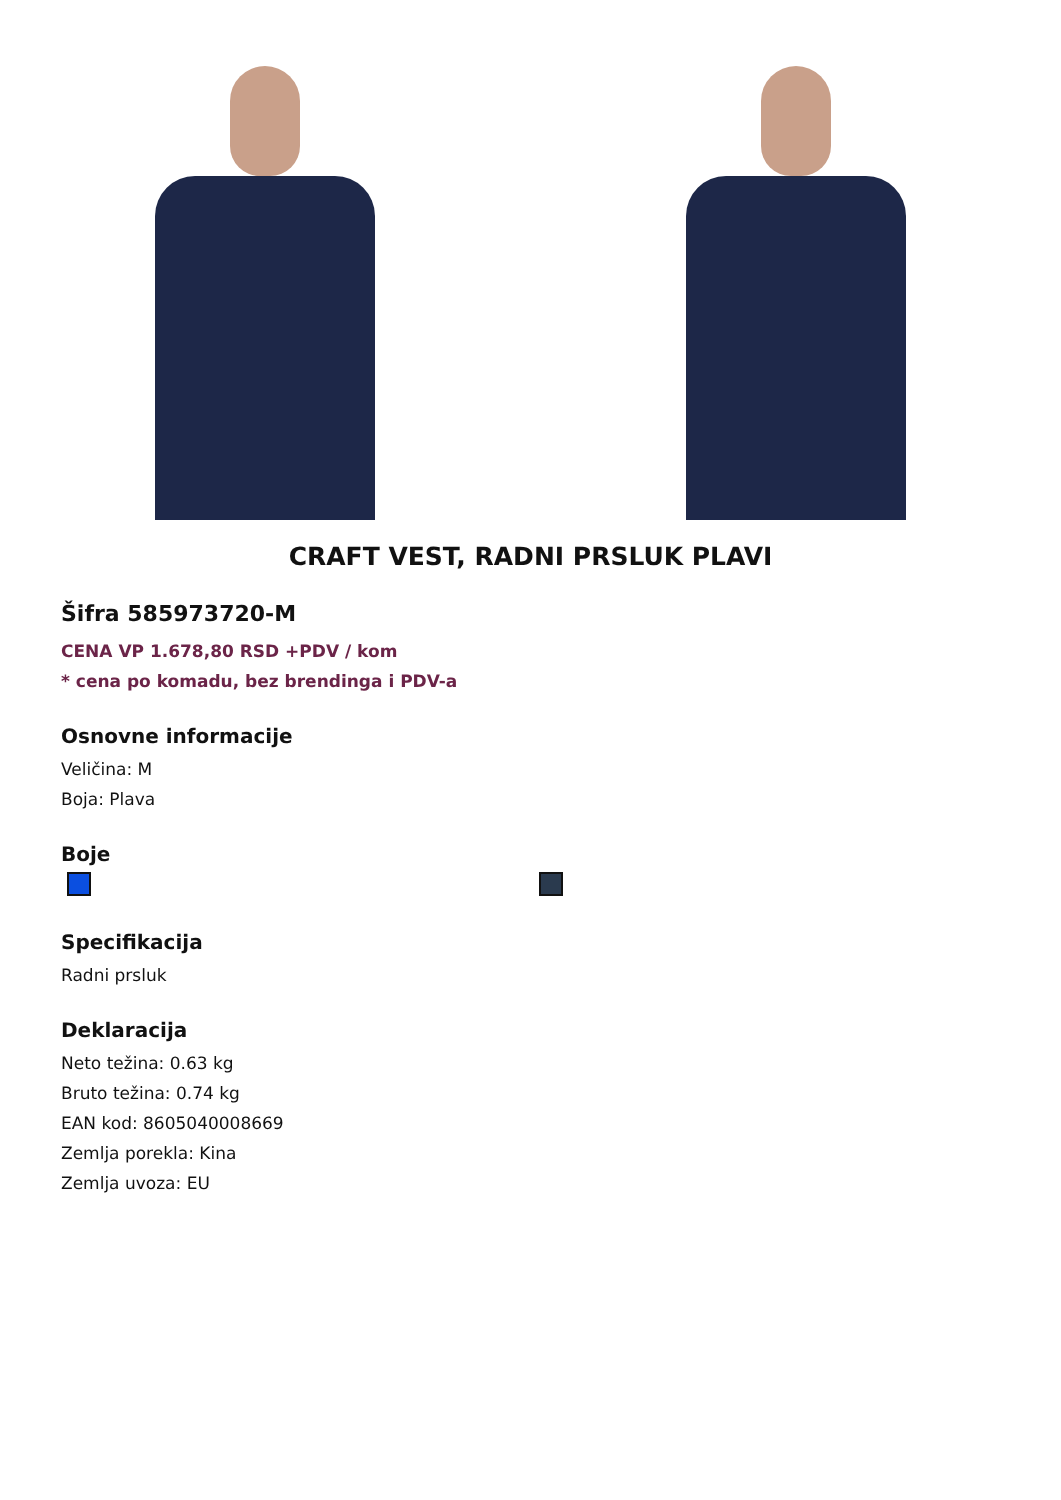CRAFT VEST, RADNI PRSLUK PLAVI
Šifra 585973720-M
CENA VP 1.678,80 RSD +PDV / kom
* cena po komadu, bez brendinga i PDV-a
Osnovne informacije
Veličina: M
Boja: Plava
Boje
Specifikacija
Radni prsluk
Deklaracija
Neto težina: 0.63 kg
Bruto težina: 0.74 kg
EAN kod: 8605040008669
Zemlja porekla: Kina
Zemlja uvoza: EU